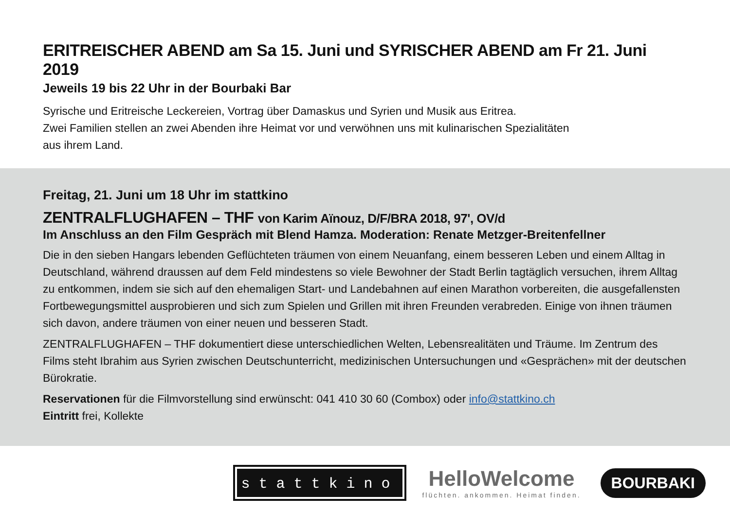ERITREISCHER ABEND am Sa 15. Juni und SYRISCHER ABEND am Fr 21. Juni 2019
Jeweils 19 bis 22 Uhr in der Bourbaki Bar
Syrische und Eritreische Leckereien, Vortrag über Damaskus und Syrien und Musik aus Eritrea.
Zwei Familien stellen an zwei Abenden ihre Heimat vor und verwöhnen uns mit kulinarischen Spezialitäten
aus ihrem Land.
Freitag, 21. Juni um 18 Uhr im stattkino
ZENTRALFLUGHAFEN – THF von Karim Aïnouz, D/F/BRA 2018, 97', OV/d
Im Anschluss an den Film Gespräch mit Blend Hamza. Moderation: Renate Metzger-Breitenfellner
Die in den sieben Hangars lebenden Geflüchteten träumen von einem Neuanfang, einem besseren Leben und einem Alltag in Deutschland, während draussen auf dem Feld mindestens so viele Bewohner der Stadt Berlin tagtäglich versuchen, ihrem Alltag zu entkommen, indem sie sich auf den ehemaligen Start- und Landebahnen auf einen Marathon vorbereiten, die ausgefallensten Fortbewegungsmittel ausprobieren und sich zum Spielen und Grillen mit ihren Freunden verabreden. Einige von ihnen träumen sich davon, andere träumen von einer neuen und besseren Stadt.
ZENTRALFLUGHAFEN – THF dokumentiert diese unterschiedlichen Welten, Lebensrealitäten und Träume. Im Zentrum des Films steht Ibrahim aus Syrien zwischen Deutschunterricht, medizinischen Untersuchungen und «Gesprächen» mit der deutschen Bürokratie.
Reservationen für die Filmvorstellung sind erwünscht: 041 410 30 60 (Combox) oder info@stattkino.ch
Eintritt frei, Kollekte
stattkino
HelloWelcome
flüchten. ankommen. Heimat finden.
BOURBAKI